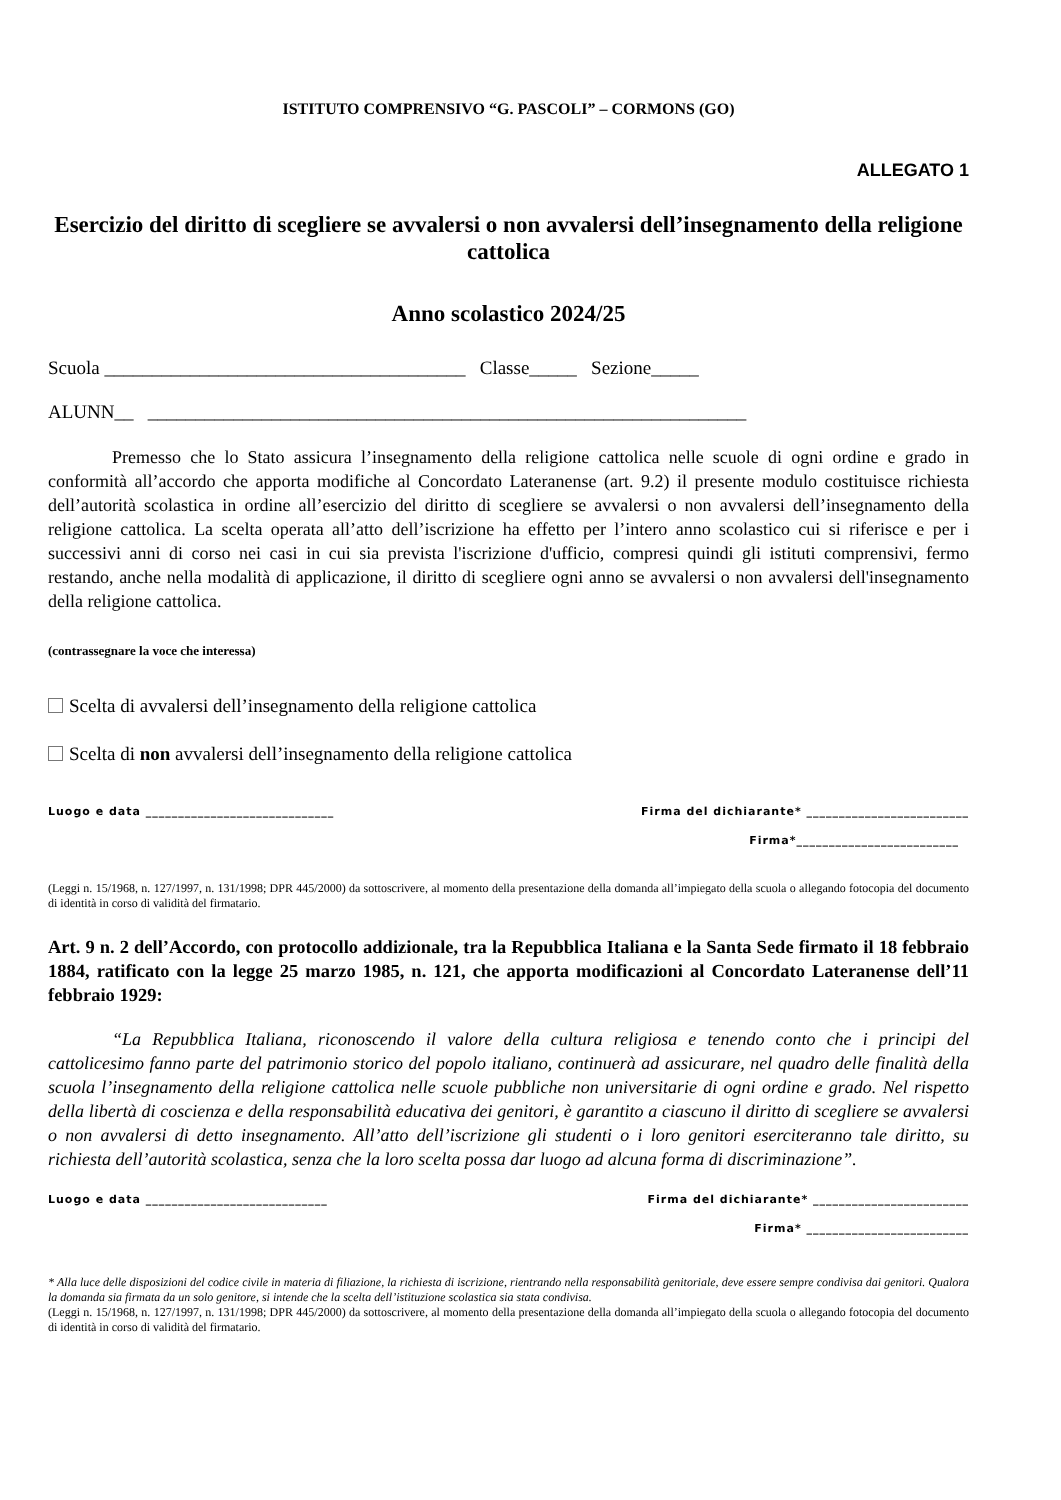ISTITUTO COMPRENSIVO “G. PASCOLI” – CORMONS (GO)
ALLEGATO 1
Esercizio del diritto di scegliere se avvalersi o non avvalersi dell’insegnamento della religione cattolica
Anno scolastico 2024/25
Scuola ______________________________________ Classe_____ Sezione_____
ALUNN__ _______________________________________________________________
Premesso che lo Stato assicura l’insegnamento della religione cattolica nelle scuole di ogni ordine e grado in conformità all’accordo che apporta modifiche al Concordato Lateranense (art. 9.2) il presente modulo costituisce richiesta dell’autorità scolastica in ordine all’esercizio del diritto di scegliere se avvalersi o non avvalersi dell’insegnamento della religione cattolica. La scelta operata all’atto dell’iscrizione ha effetto per l’intero anno scolastico cui si riferisce e per i successivi anni di corso nei casi in cui sia prevista l'iscrizione d'ufficio, compresi quindi gli istituti comprensivi, fermo restando, anche nella modalità di applicazione, il diritto di scegliere ogni anno se avvalersi o non avvalersi dell'insegnamento della religione cattolica.
(contrassegnare la voce che interessa)
Scelta di avvalersi dell’insegnamento della religione cattolica
Scelta di non avvalersi dell’insegnamento della religione cattolica
Luogo e data _____________________________ Firma del dichiarante* _________________________
Firma*_________________________
(Leggi n. 15/1968, n. 127/1997, n. 131/1998; DPR 445/2000) da sottoscrivere, al momento della presentazione della domanda all’impiegato della scuola o allegando fotocopia del documento di identità in corso di validità del firmatario.
Art. 9 n. 2 dell’Accordo, con protocollo addizionale, tra la Repubblica Italiana e la Santa Sede firmato il 18 febbraio 1884, ratificato con la legge 25 marzo 1985, n. 121, che apporta modificazioni al Concordato Lateranense dell’11 febbraio 1929:
“La Repubblica Italiana, riconoscendo il valore della cultura religiosa e tenendo conto che i principi del cattolicesimo fanno parte del patrimonio storico del popolo italiano, continuerà ad assicurare, nel quadro delle finalità della scuola l’insegnamento della religione cattolica nelle scuole pubbliche non universitarie di ogni ordine e grado. Nel rispetto della libertà di coscienza e della responsabilità educativa dei genitori, è garantito a ciascuno il diritto di scegliere se avvalersi o non avvalersi di detto insegnamento. All’atto dell’iscrizione gli studenti o i loro genitori eserciteranno tale diritto, su richiesta dell’autorità scolastica, senza che la loro scelta possa dar luogo ad alcuna forma di discriminazione”.
Luogo e data ____________________________ Firma del dichiarante* ________________________
Firma* _________________________
* Alla luce delle disposizioni del codice civile in materia di filiazione, la richiesta di iscrizione, rientrando nella responsabilità genitoriale, deve essere sempre condivisa dai genitori. Qualora la domanda sia firmata da un solo genitore, si intende che la scelta dell’istituzione scolastica sia stata condivisa.
(Leggi n. 15/1968, n. 127/1997, n. 131/1998; DPR 445/2000) da sottoscrivere, al momento della presentazione della domanda all’impiegato della scuola o allegando fotocopia del documento di identità in corso di validità del firmatario.